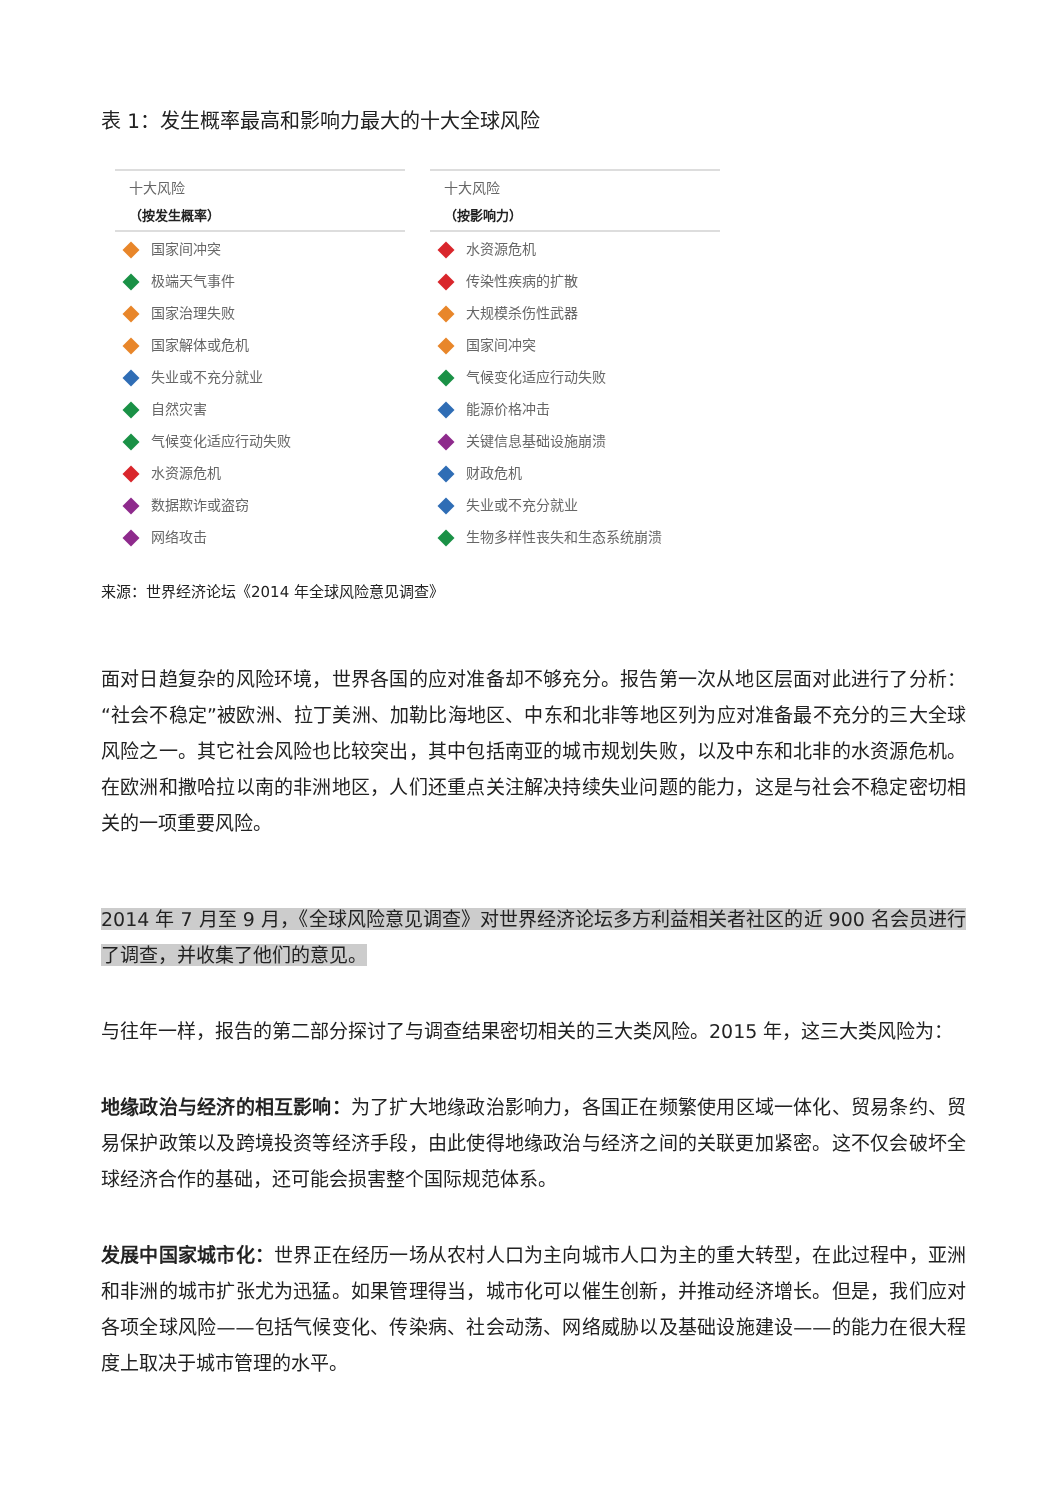表 1：发生概率最高和影响力最大的十大全球风险
| 十大风险 （按发生概率） |
| --- |
| 国家间冲突 |
| 极端天气事件 |
| 国家治理失败 |
| 国家解体或危机 |
| 失业或不充分就业 |
| 自然灾害 |
| 气候变化适应行动失败 |
| 水资源危机 |
| 数据欺诈或盗窃 |
| 网络攻击 |
| 十大风险 （按影响力） |
| --- |
| 水资源危机 |
| 传染性疾病的扩散 |
| 大规模杀伤性武器 |
| 国家间冲突 |
| 气候变化适应行动失败 |
| 能源价格冲击 |
| 关键信息基础设施崩溃 |
| 财政危机 |
| 失业或不充分就业 |
| 生物多样性丧失和生态系统崩溃 |
来源：世界经济论坛《2014 年全球风险意见调查》
面对日趋复杂的风险环境，世界各国的应对准备却不够充分。报告第一次从地区层面对此进行了分析：“社会不稳定”被欧洲、拉丁美洲、加勒比海地区、中东和北非等地区列为应对准备最不充分的三大全球风险之一。其它社会风险也比较突出，其中包括南亚的城市规划失败，以及中东和北非的水资源危机。在欧洲和撒哈拉以南的非洲地区，人们还重点关注解决持续失业问题的能力，这是与社会不稳定密切相关的一项重要风险。
2014 年 7 月至 9 月，《全球风险意见调查》对世界经济论坛多方利益相关者社区的近 900 名会员进行了调查，并收集了他们的意见。
与往年一样，报告的第二部分探讨了与调查结果密切相关的三大类风险。2015 年，这三大类风险为：
地缘政治与经济的相互影响：为了扩大地缘政治影响力，各国正在频繁使用区域一体化、贸易条约、贸易保护政策以及跨境投资等经济手段，由此使得地缘政治与经济之间的关联更加紧密。这不仅会破坏全球经济合作的基础，还可能会损害整个国际规范体系。
发展中国家城市化：世界正在经历一场从农村人口为主向城市人口为主的重大转型，在此过程中，亚洲和非洲的城市扩张尤为迅猛。如果管理得当，城市化可以催生创新，并推动经济增长。但是，我们应对各项全球风险——包括气候变化、传染病、社会动荡、网络威胁以及基础设施建设——的能力在很大程度上取决于城市管理的水平。